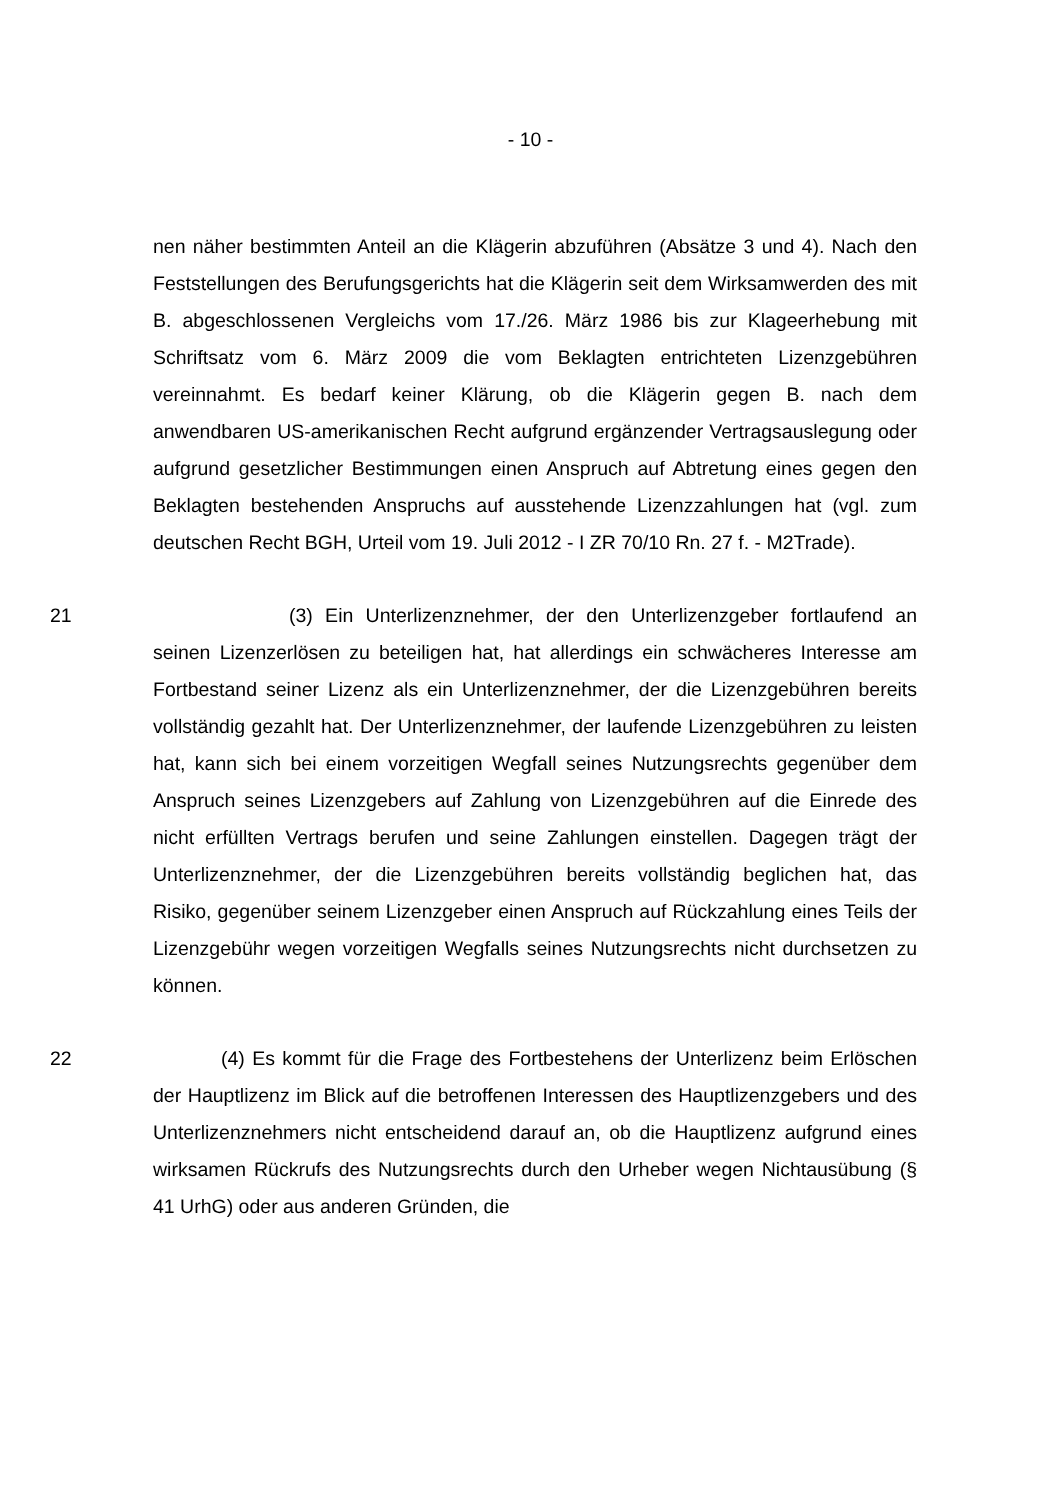- 10 -
nen näher bestimmten Anteil an die Klägerin abzuführen (Absätze 3 und 4). Nach den Feststellungen des Berufungsgerichts hat die Klägerin seit dem Wirksamwerden des mit B. abgeschlossenen Vergleichs vom 17./26. März 1986 bis zur Klageerhebung mit Schriftsatz vom 6. März 2009 die vom Beklagten entrichteten Lizenzgebühren vereinnahmt. Es bedarf keiner Klärung, ob die Klägerin gegen B. nach dem anwendbaren US-amerikanischen Recht aufgrund ergänzender Vertragsauslegung oder aufgrund gesetzlicher Bestimmungen einen Anspruch auf Abtretung eines gegen den Beklagten bestehenden Anspruchs auf ausstehende Lizenzzahlungen hat (vgl. zum deutschen Recht BGH, Urteil vom 19. Juli 2012 - I ZR 70/10 Rn. 27 f. - M2Trade).
21 (3) Ein Unterlizenznehmer, der den Unterlizenzgeber fortlaufend an seinen Lizenzerlösen zu beteiligen hat, hat allerdings ein schwächeres Interesse am Fortbestand seiner Lizenz als ein Unterlizenznehmer, der die Lizenzgebühren bereits vollständig gezahlt hat. Der Unterlizenznehmer, der laufende Lizenzgebühren zu leisten hat, kann sich bei einem vorzeitigen Wegfall seines Nutzungsrechts gegenüber dem Anspruch seines Lizenzgebers auf Zahlung von Lizenzgebühren auf die Einrede des nicht erfüllten Vertrags berufen und seine Zahlungen einstellen. Dagegen trägt der Unterlizenznehmer, der die Lizenzgebühren bereits vollständig beglichen hat, das Risiko, gegenüber seinem Lizenzgeber einen Anspruch auf Rückzahlung eines Teils der Lizenzgebühr wegen vorzeitigen Wegfalls seines Nutzungsrechts nicht durchsetzen zu können.
22 (4) Es kommt für die Frage des Fortbestehens der Unterlizenz beim Erlöschen der Hauptlizenz im Blick auf die betroffenen Interessen des Hauptlizenzgebers und des Unterlizenznehmers nicht entscheidend darauf an, ob die Hauptlizenz aufgrund eines wirksamen Rückrufs des Nutzungsrechts durch den Urheber wegen Nichtausübung (§ 41 UrhG) oder aus anderen Gründen, die